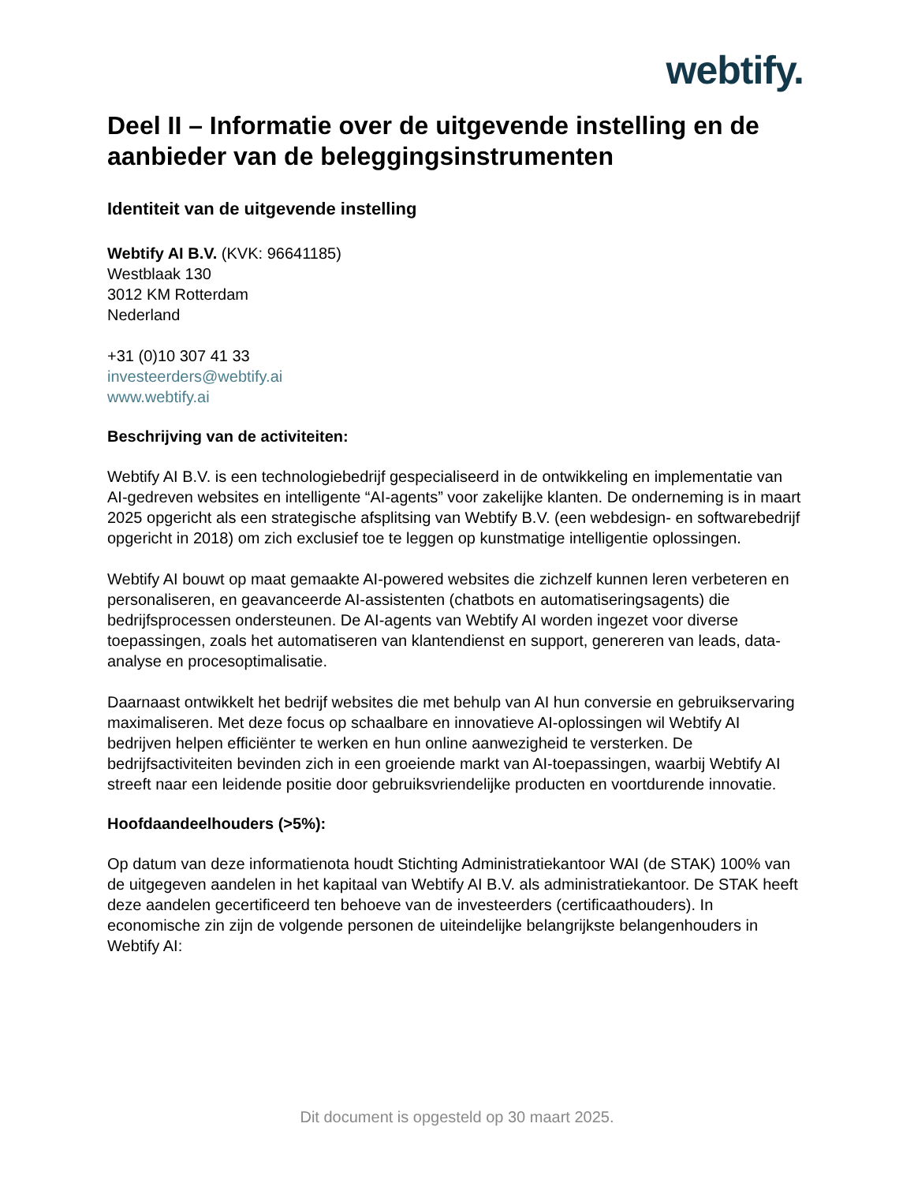webtify.
Deel II – Informatie over de uitgevende instelling en de aanbieder van de beleggingsinstrumenten
Identiteit van de uitgevende instelling
Webtify AI B.V. (KVK: 96641185)
Westblaak 130
3012 KM Rotterdam
Nederland
+31 (0)10 307 41 33
investeerders@webtify.ai
www.webtify.ai
Beschrijving van de activiteiten:
Webtify AI B.V. is een technologiebedrijf gespecialiseerd in de ontwikkeling en implementatie van AI-gedreven websites en intelligente “AI-agents” voor zakelijke klanten. De onderneming is in maart 2025 opgericht als een strategische afsplitsing van Webtify B.V. (een webdesign- en softwarebedrijf opgericht in 2018) om zich exclusief toe te leggen op kunstmatige intelligentie oplossingen.
Webtify AI bouwt op maat gemaakte AI-powered websites die zichzelf kunnen leren verbeteren en personaliseren, en geavanceerde AI-assistenten (chatbots en automatiseringsagents) die bedrijfsprocessen ondersteunen. De AI-agents van Webtify AI worden ingezet voor diverse toepassingen, zoals het automatiseren van klantendienst en support, genereren van leads, data-analyse en procesoptimalisatie.
Daarnaast ontwikkelt het bedrijf websites die met behulp van AI hun conversie en gebruikservaring maximaliseren. Met deze focus op schaalbare en innovatieve AI-oplossingen wil Webtify AI bedrijven helpen efficiënter te werken en hun online aanwezigheid te versterken. De bedrijfsactiviteiten bevinden zich in een groeiende markt van AI-toepassingen, waarbij Webtify AI streeft naar een leidende positie door gebruiksvriendelijke producten en voortdurende innovatie.
Hoofdaandeelhouders (>5%):
Op datum van deze informatienota houdt Stichting Administratiekantoor WAI (de STAK) 100% van de uitgegeven aandelen in het kapitaal van Webtify AI B.V. als administratiekantoor. De STAK heeft deze aandelen gecertificeerd ten behoeve van de investeerders (certificaathouders). In economische zin zijn de volgende personen de uiteindelijke belangrijkste belangenhouders in Webtify AI:
Dit document is opgesteld op 30 maart 2025.